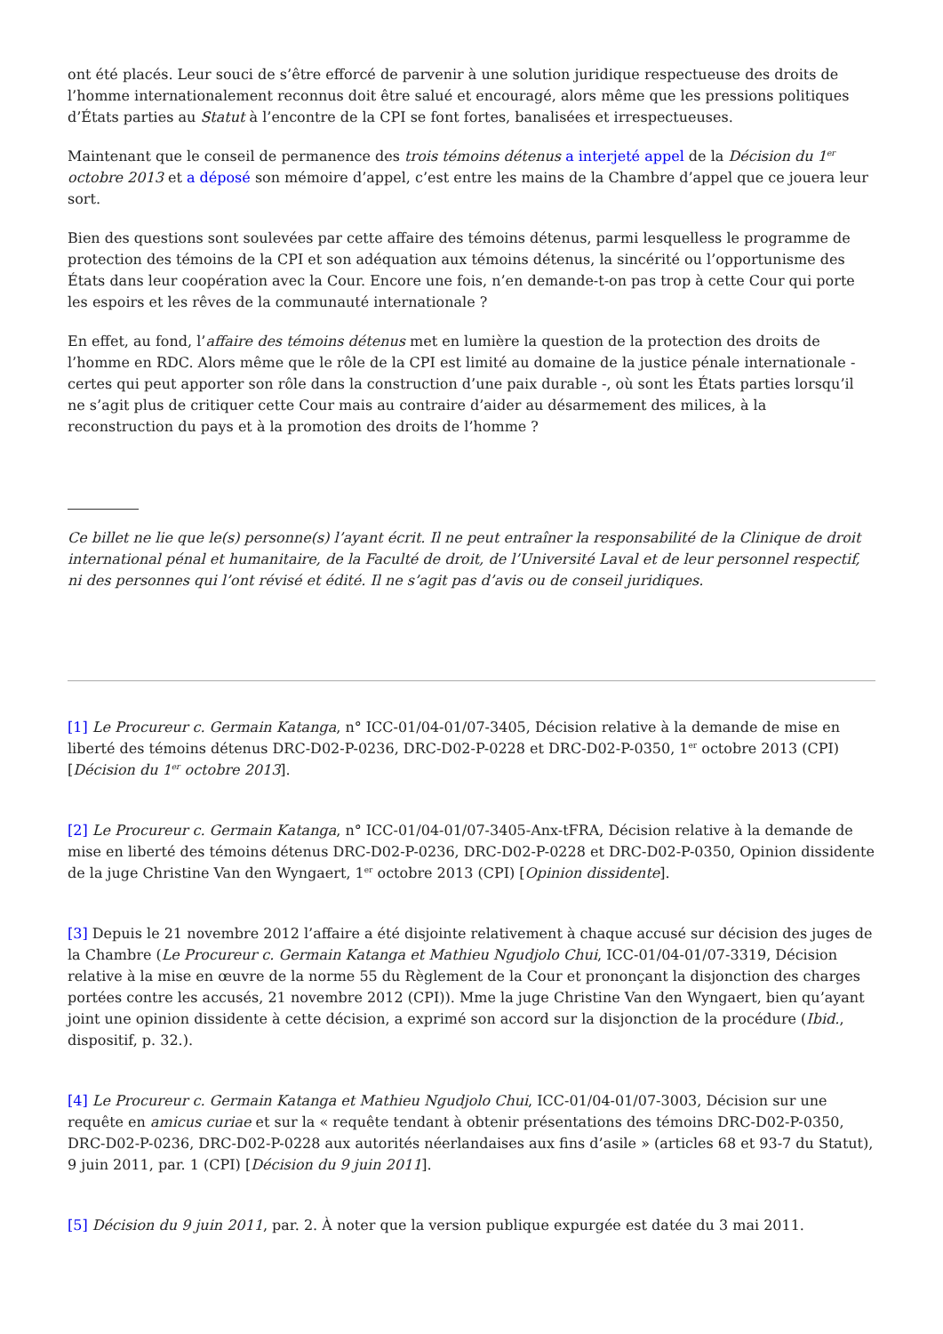ont été placés. Leur souci de s’être efforcé de parvenir à une solution juridique respectueuse des droits de l’homme internationalement reconnus doit être salué et encouragé, alors même que les pressions politiques d’États parties au Statut à l’encontre de la CPI se font fortes, banalisées et irrespectueuses.
Maintenant que le conseil de permanence des trois témoins détenus a interjeté appel de la Décision du 1<sup>er</sup> octobre 2013 et a déposé son mémoire d’appel, c’est entre les mains de la Chambre d’appel que ce jouera leur sort.
Bien des questions sont soulevées par cette affaire des témoins détenus, parmi lesquelless le programme de protection des témoins de la CPI et son adéquation aux témoins détenus, la sincérité ou l’opportunisme des États dans leur coopération avec la Cour. Encore une fois, n’en demande-t-on pas trop à cette Cour qui porte les espoirs et les rêves de la communauté internationale ?
En effet, au fond, l’affaire des témoins détenus met en lumière la question de la protection des droits de l’homme en RDC. Alors même que le rôle de la CPI est limité au domaine de la justice pénale internationale - certes qui peut apporter son rôle dans la construction d’une paix durable -, où sont les États parties lorsqu’il ne s’agit plus de critiquer cette Cour mais au contraire d’aider au désarmement des milices, à la reconstruction du pays et à la promotion des droits de l’homme ?
Ce billet ne lie que le(s) personne(s) l’ayant écrit. Il ne peut entraîner la responsabilité de la Clinique de droit international pénal et humanitaire, de la Faculté de droit, de l’Université Laval et de leur personnel respectif, ni des personnes qui l’ont révisé et édité. Il ne s’agit pas d’avis ou de conseil juridiques.
[1] Le Procureur c. Germain Katanga, n° ICC-01/04-01/07-3405, Décision relative à la demande de mise en liberté des témoins détenus DRC-D02-P-0236, DRC-D02-P-0228 et DRC-D02-P-0350, 1<sup>er</sup> octobre 2013 (CPI) [Décision du 1<sup>er</sup> octobre 2013].
[2] Le Procureur c. Germain Katanga, n° ICC-01/04-01/07-3405-Anx-tFRA, Décision relative à la demande de mise en liberté des témoins détenus DRC-D02-P-0236, DRC-D02-P-0228 et DRC-D02-P-0350, Opinion dissidente de la juge Christine Van den Wyngaert, 1<sup>er</sup> octobre 2013 (CPI) [Opinion dissidente].
[3] Depuis le 21 novembre 2012 l’affaire a été disjointe relativement à chaque accusé sur décision des juges de la Chambre (Le Procureur c. Germain Katanga et Mathieu Ngudjolo Chui, ICC-01/04-01/07-3319, Décision relative à la mise en œuvre de la norme 55 du Règlement de la Cour et prononçant la disjonction des charges portées contre les accusés, 21 novembre 2012 (CPI)). Mme la juge Christine Van den Wyngaert, bien qu’ayant joint une opinion dissidente à cette décision, a exprimé son accord sur la disjonction de la procédure (Ibid., dispositif, p. 32.).
[4] Le Procureur c. Germain Katanga et Mathieu Ngudjolo Chui, ICC-01/04-01/07-3003, Décision sur une requête en amicus curiae et sur la « requête tendant à obtenir présentations des témoins DRC-D02-P-0350, DRC-D02-P-0236, DRC-D02-P-0228 aux autorités néerlandaises aux fins d’asile » (articles 68 et 93-7 du Statut), 9 juin 2011, par. 1 (CPI) [Décision du 9 juin 2011].
[5] Décision du 9 juin 2011, par. 2. À noter que la version publique expurgée est datée du 3 mai 2011.